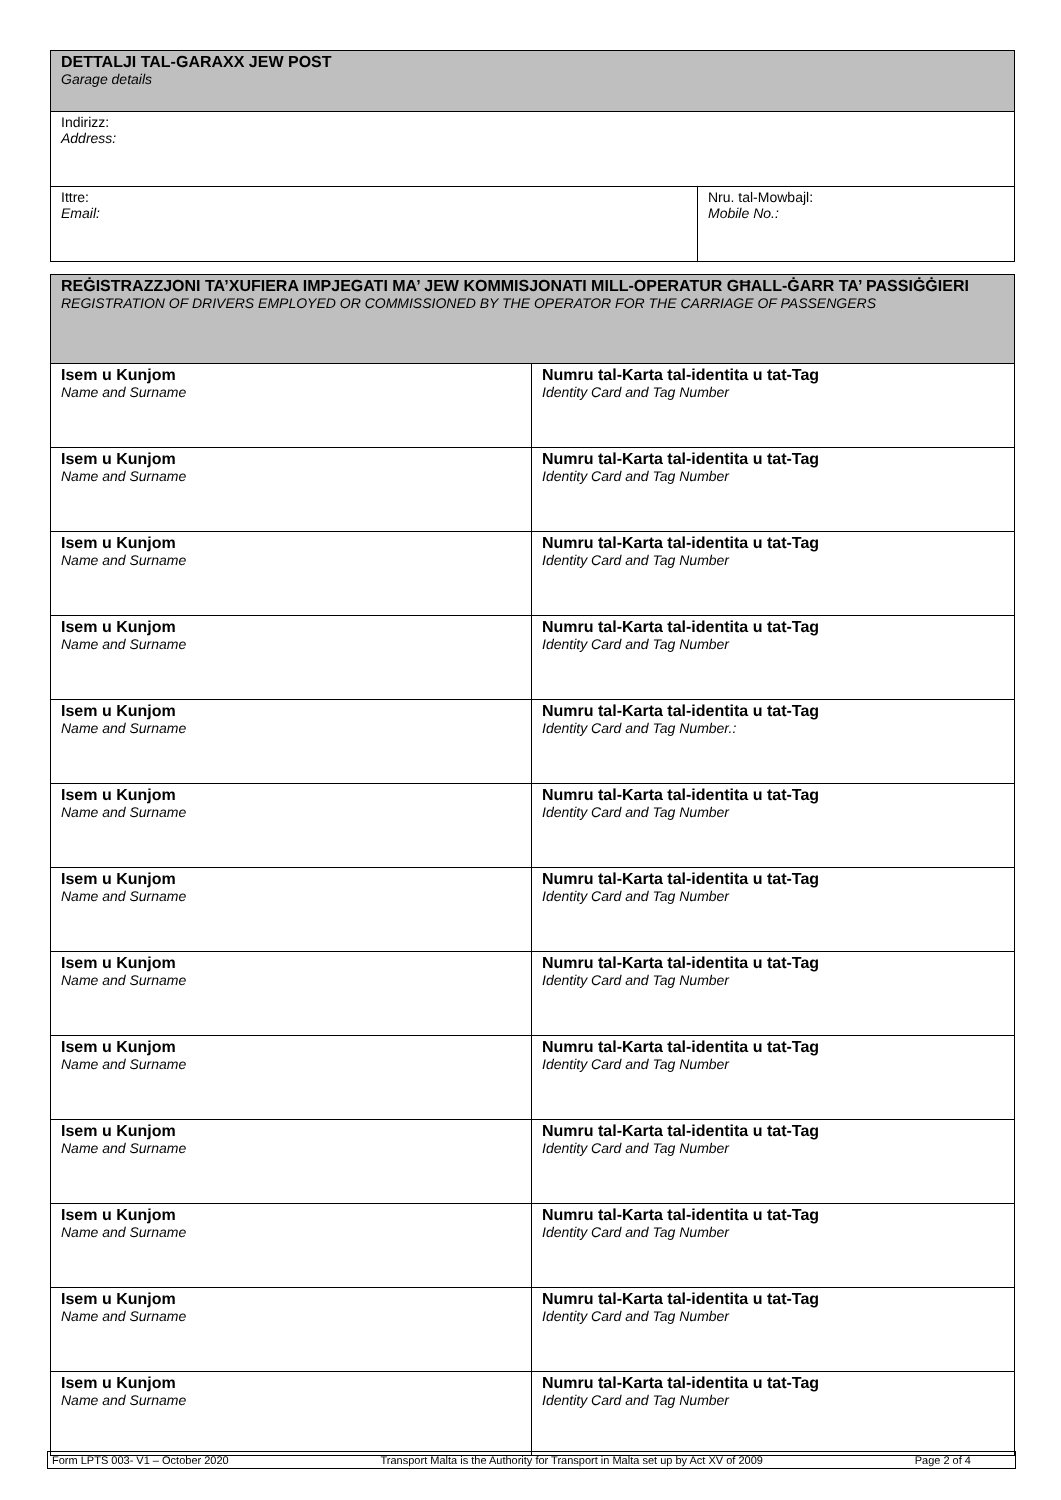| DETTALJI TAL-GARAXX JEW POST Garage details | |
| --- | --- |
| Indirizz: Address: | |
| Ittre: Email: | Nru. tal-Mowbajl: Mobile No.: |
| REĠISTRAZZJONI TA’XUFIERA IMPJEGATI MA’ JEW KOMMISJONATI MILL-OPERATUR GĦALL-ĠARR TA’ PASSIĠĠIERI REGISTRATION OF DRIVERS EMPLOYED OR COMMISSIONED BY THE OPERATOR FOR THE CARRIAGE OF PASSENGERS | |
| --- | --- |
| Isem u Kunjom Name and Surname | Numru tal-Karta tal-identita u tat-Tag Identity Card and Tag Number |
| Isem u Kunjom Name and Surname | Numru tal-Karta tal-identita u tat-Tag Identity Card and Tag Number |
| Isem u Kunjom Name and Surname | Numru tal-Karta tal-identita u tat-Tag Identity Card and Tag Number |
| Isem u Kunjom Name and Surname | Numru tal-Karta tal-identita u tat-Tag Identity Card and Tag Number |
| Isem u Kunjom Name and Surname | Numru tal-Karta tal-identita u tat-Tag Identity Card and Tag Number.: |
| Isem u Kunjom Name and Surname | Numru tal-Karta tal-identita u tat-Tag Identity Card and Tag Number |
| Isem u Kunjom Name and Surname | Numru tal-Karta tal-identita u tat-Tag Identity Card and Tag Number |
| Isem u Kunjom Name and Surname | Numru tal-Karta tal-identita u tat-Tag Identity Card and Tag Number |
| Isem u Kunjom Name and Surname | Numru tal-Karta tal-identita u tat-Tag Identity Card and Tag Number |
| Isem u Kunjom Name and Surname | Numru tal-Karta tal-identita u tat-Tag Identity Card and Tag Number |
| Isem u Kunjom Name and Surname | Numru tal-Karta tal-identita u tat-Tag Identity Card and Tag Number |
| Isem u Kunjom Name and Surname | Numru tal-Karta tal-identita u tat-Tag Identity Card and Tag Number |
| Isem u Kunjom Name and Surname | Numru tal-Karta tal-identita u tat-Tag Identity Card and Tag Number |
Form LPTS 003- V1 – October 2020 Transport Malta is the Authority for Transport in Malta set up by Act XV of 2009 Page 2 of 4